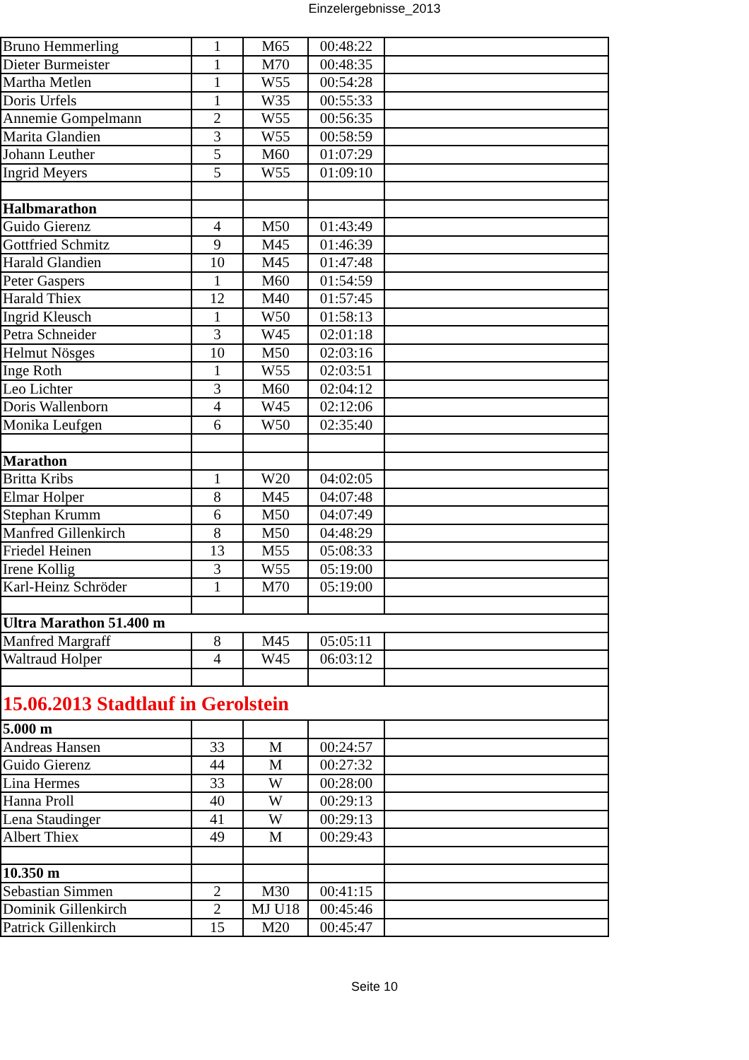Einzelergebnisse_2013
| Bruno Hemmerling | 1 | M65 | 00:48:22 | |
| Dieter Burmeister | 1 | M70 | 00:48:35 | |
| Martha Metlen | 1 | W55 | 00:54:28 | |
| Doris Urfels | 1 | W35 | 00:55:33 | |
| Annemie Gompelmann | 2 | W55 | 00:56:35 | |
| Marita Glandien | 3 | W55 | 00:58:59 | |
| Johann Leuther | 5 | M60 | 01:07:29 | |
| Ingrid Meyers | 5 | W55 | 01:09:10 | |
| Halbmarathon | | | | |
| Guido Gierenz | 4 | M50 | 01:43:49 | |
| Gottfried Schmitz | 9 | M45 | 01:46:39 | |
| Harald Glandien | 10 | M45 | 01:47:48 | |
| Peter Gaspers | 1 | M60 | 01:54:59 | |
| Harald Thiex | 12 | M40 | 01:57:45 | |
| Ingrid Kleusch | 1 | W50 | 01:58:13 | |
| Petra Schneider | 3 | W45 | 02:01:18 | |
| Helmut Nösges | 10 | M50 | 02:03:16 | |
| Inge Roth | 1 | W55 | 02:03:51 | |
| Leo Lichter | 3 | M60 | 02:04:12 | |
| Doris Wallenborn | 4 | W45 | 02:12:06 | |
| Monika Leufgen | 6 | W50 | 02:35:40 | |
| Marathon | | | | |
| Britta Kribs | 1 | W20 | 04:02:05 | |
| Elmar Holper | 8 | M45 | 04:07:48 | |
| Stephan Krumm | 6 | M50 | 04:07:49 | |
| Manfred Gillenkirch | 8 | M50 | 04:48:29 | |
| Friedel Heinen | 13 | M55 | 05:08:33 | |
| Irene Kollig | 3 | W55 | 05:19:00 | |
| Karl-Heinz Schröder | 1 | M70 | 05:19:00 | |
| Ultra Marathon 51.400 m | | | | |
| Manfred Margraff | 8 | M45 | 05:05:11 | |
| Waltraud Holper | 4 | W45 | 06:03:12 | |
| 15.06.2013 Stadtlauf in Gerolstein | | | | |
| 5.000 m | | | | |
| Andreas Hansen | 33 | M | 00:24:57 | |
| Guido Gierenz | 44 | M | 00:27:32 | |
| Lina Hermes | 33 | W | 00:28:00 | |
| Hanna Proll | 40 | W | 00:29:13 | |
| Lena Staudinger | 41 | W | 00:29:13 | |
| Albert Thiex | 49 | M | 00:29:43 | |
| 10.350 m | | | | |
| Sebastian Simmen | 2 | M30 | 00:41:15 | |
| Dominik Gillenkirch | 2 | MJ U18 | 00:45:46 | |
| Patrick Gillenkirch | 15 | M20 | 00:45:47 | |
Seite 10